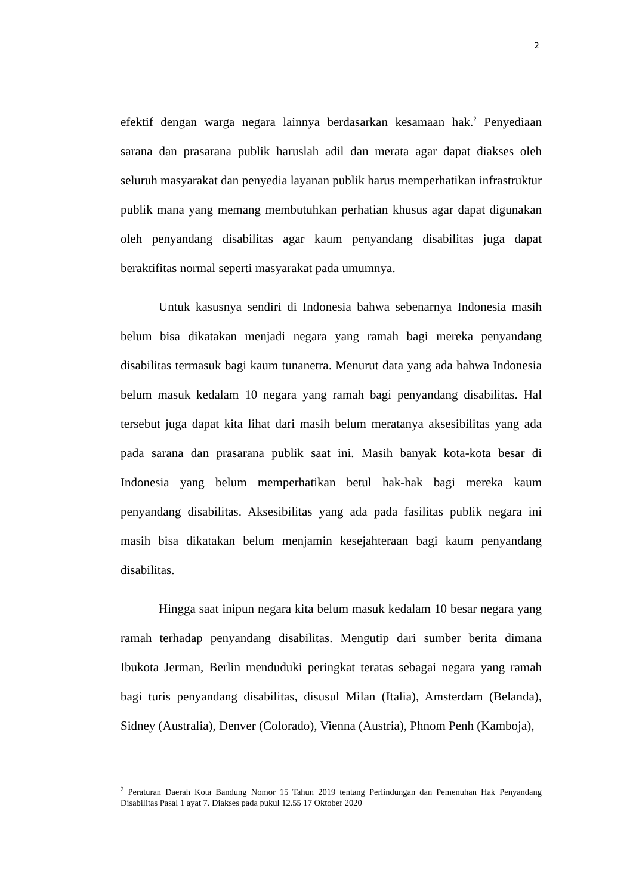2
efektif dengan warga negara lainnya berdasarkan kesamaan hak.<sup>2</sup> Penyediaan sarana dan prasarana publik haruslah adil dan merata agar dapat diakses oleh seluruh masyarakat dan penyedia layanan publik harus memperhatikan infrastruktur publik mana yang memang membutuhkan perhatian khusus agar dapat digunakan oleh penyandang disabilitas agar kaum penyandang disabilitas juga dapat beraktifitas normal seperti masyarakat pada umumnya.
Untuk kasusnya sendiri di Indonesia bahwa sebenarnya Indonesia masih belum bisa dikatakan menjadi negara yang ramah bagi mereka penyandang disabilitas termasuk bagi kaum tunanetra. Menurut data yang ada bahwa Indonesia belum masuk kedalam 10 negara yang ramah bagi penyandang disabilitas. Hal tersebut juga dapat kita lihat dari masih belum meratanya aksesibilitas yang ada pada sarana dan prasarana publik saat ini. Masih banyak kota-kota besar di Indonesia yang belum memperhatikan betul hak-hak bagi mereka kaum penyandang disabilitas. Aksesibilitas yang ada pada fasilitas publik negara ini masih bisa dikatakan belum menjamin kesejahteraan bagi kaum penyandang disabilitas.
Hingga saat inipun negara kita belum masuk kedalam 10 besar negara yang ramah terhadap penyandang disabilitas. Mengutip dari sumber berita dimana Ibukota Jerman, Berlin menduduki peringkat teratas sebagai negara yang ramah bagi turis penyandang disabilitas, disusul Milan (Italia), Amsterdam (Belanda), Sidney (Australia), Denver (Colorado), Vienna (Austria), Phnom Penh (Kamboja),
<sup>2</sup> Peraturan Daerah Kota Bandung Nomor 15 Tahun 2019 tentang Perlindungan dan Pemenuhan Hak Penyandang Disabilitas Pasal 1 ayat 7. Diakses pada pukul 12.55 17 Oktober 2020